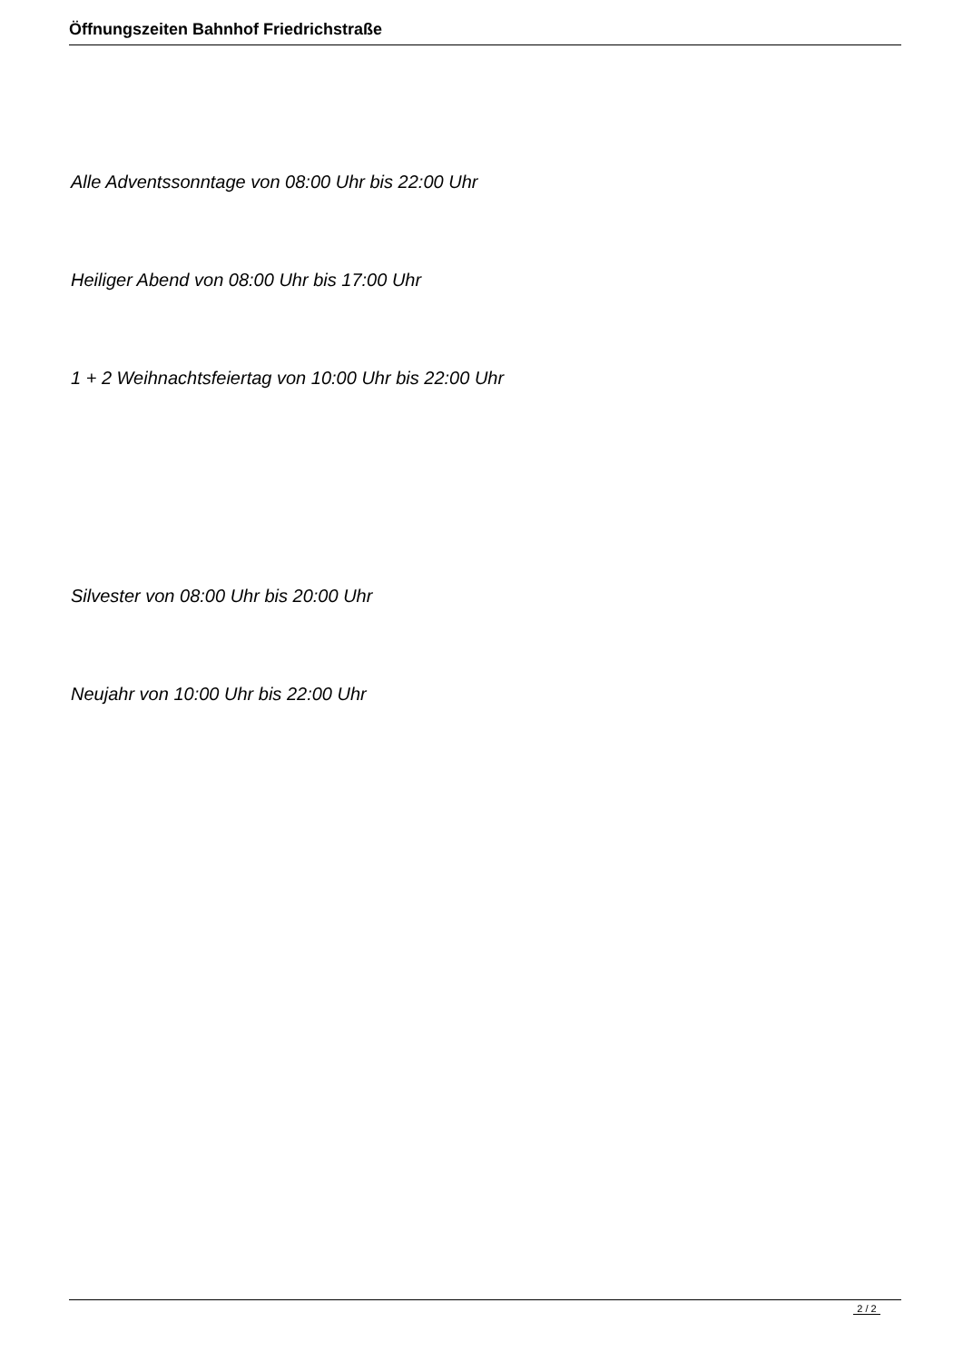Öffnungszeiten Bahnhof Friedrichstraße
Alle Adventssonntage von 08:00 Uhr bis 22:00 Uhr
Heiliger Abend von 08:00 Uhr bis 17:00 Uhr
1 + 2 Weihnachtsfeiertag von 10:00 Uhr bis 22:00 Uhr
Silvester von 08:00 Uhr bis 20:00 Uhr
Neujahr von 10:00 Uhr bis 22:00 Uhr
2 / 2